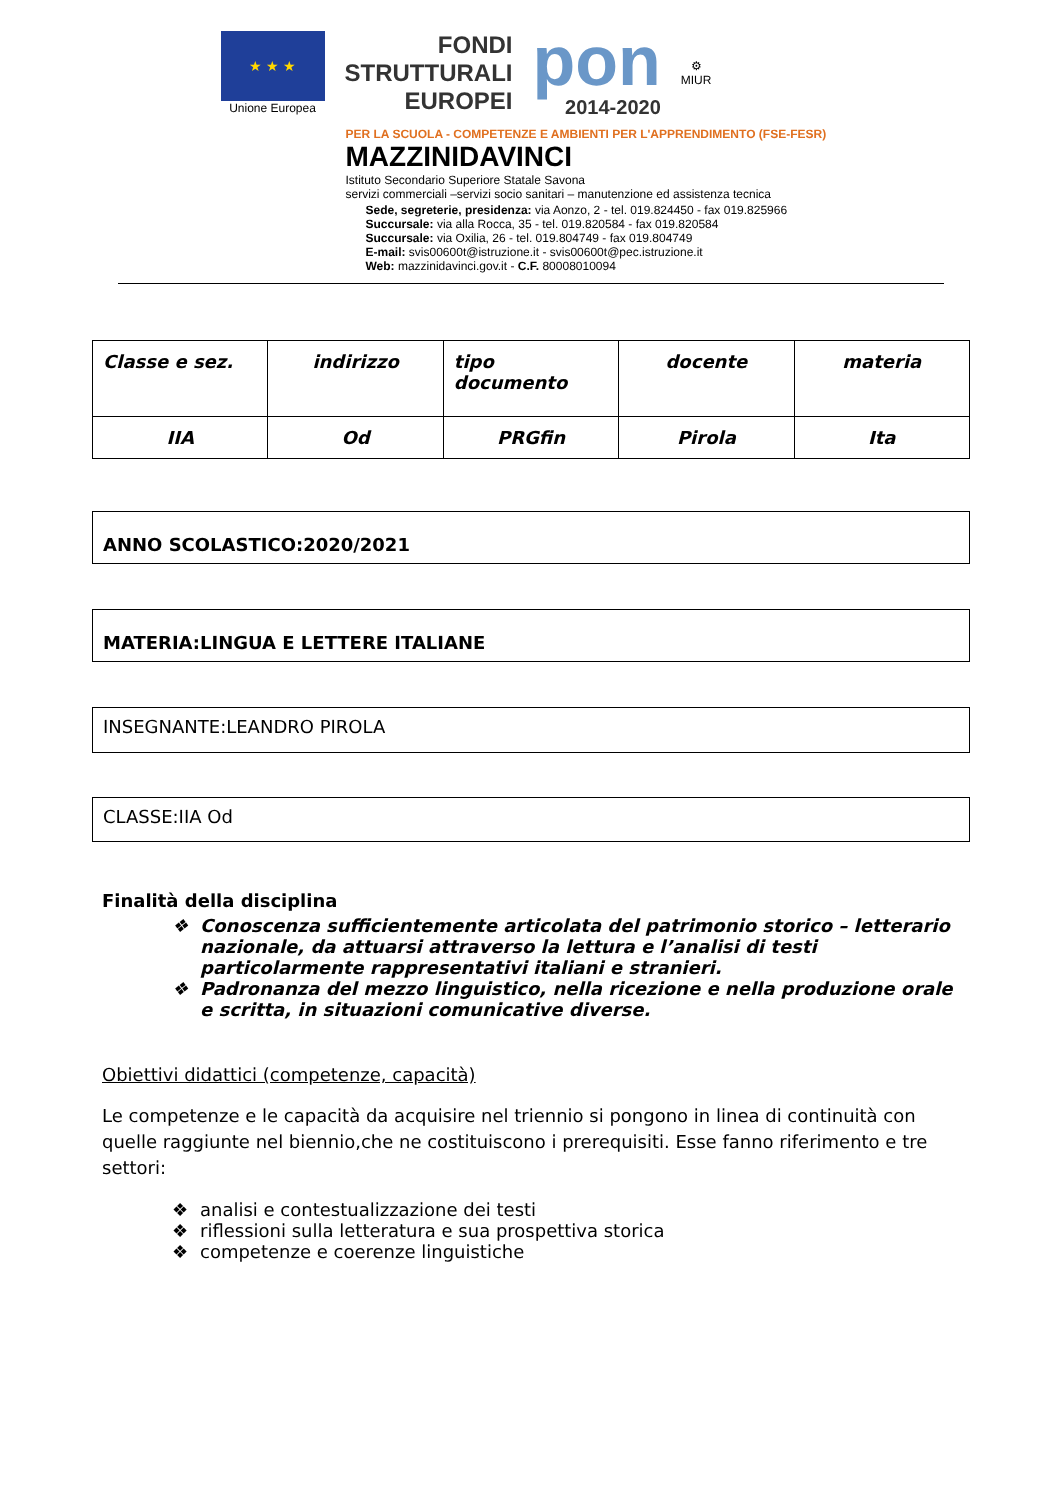★ ★ ★
Unione Europea
FONDI
STRUTTURALI
EUROPEI
pon
2014-2020
⚙
MIUR
PER LA SCUOLA - COMPETENZE E AMBIENTI PER L'APPRENDIMENTO (FSE-FESR)
MAZZINIDAVINCI
Istituto Secondario Superiore Statale Savona
servizi commerciali –servizi socio sanitari – manutenzione ed assistenza tecnica
Sede, segreterie, presidenza: via Aonzo, 2 - tel. 019.824450 - fax 019.825966
Succursale: via alla Rocca, 35 - tel. 019.820584 - fax 019.820584
Succursale: via Oxilia, 26 - tel. 019.804749 - fax 019.804749
E-mail: svis00600t@istruzione.it - svis00600t@pec.istruzione.it
Web: mazzinidavinci.gov.it - C.F. 80008010094
| Classe e sez. | indirizzo | tipo documento | docente | materia |
| IIA | Od | PRGfin | Pirola | Ita |
ANNO SCOLASTICO:2020/2021
MATERIA:LINGUA E LETTERE ITALIANE
INSEGNANTE:LEANDRO PIROLA
CLASSE:IIA Od
Finalità della disciplina
❖ Conoscenza sufficientemente articolata del patrimonio storico – letterario nazionale, da attuarsi attraverso la lettura e l’analisi di testi particolarmente rappresentativi italiani e stranieri.
❖ Padronanza del mezzo linguistico, nella ricezione e nella produzione orale e scritta, in situazioni comunicative diverse.
Obiettivi didattici (competenze, capacità)
Le competenze e le capacità da acquisire nel triennio si pongono in linea di continuità con quelle raggiunte nel biennio,che ne costituiscono i prerequisiti. Esse fanno riferimento e tre settori:
❖ analisi e contestualizzazione dei testi
❖ riflessioni sulla letteratura e sua prospettiva storica
❖ competenze e coerenze linguistiche